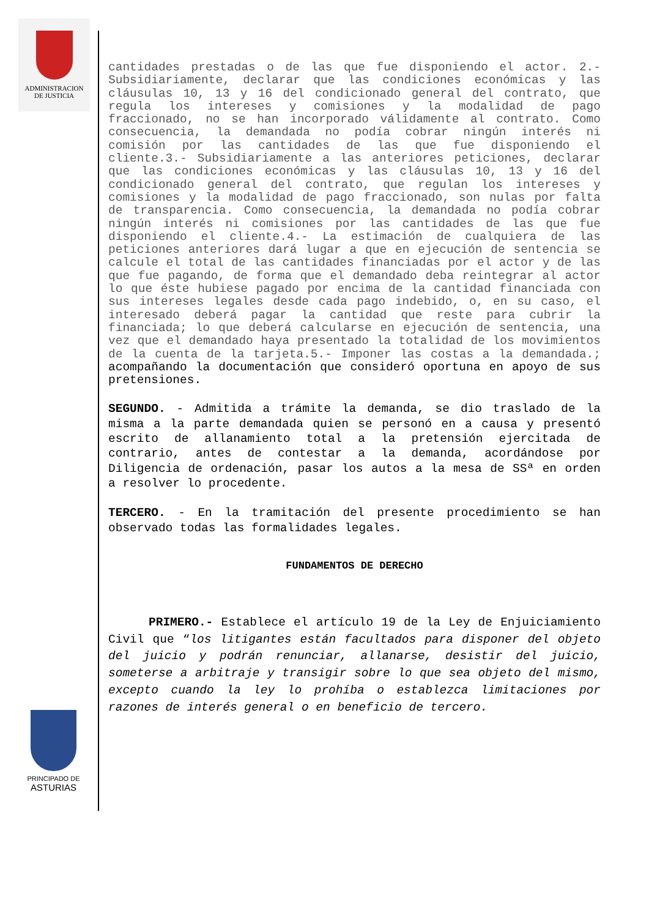ADMINISTRACION
DE JUSTICIA
cantidades prestadas o de las que fue disponiendo el actor. 2.- Subsidiariamente, declarar que las condiciones económicas y las cláusulas 10, 13 y 16 del condicionado general del contrato, que regula los intereses y comisiones y la modalidad de pago fraccionado, no se han incorporado válidamente al contrato. Como consecuencia, la demandada no podía cobrar ningún interés ni comisión por las cantidades de las que fue disponiendo el cliente.3.- Subsidiariamente a las anteriores peticiones, declarar que las condiciones económicas y las cláusulas 10, 13 y 16 del condicionado general del contrato, que regulan los intereses y comisiones y la modalidad de pago fraccionado, son nulas por falta de transparencia. Como consecuencia, la demandada no podía cobrar ningún interés ni comisiones por las cantidades de las que fue disponiendo el cliente.4.- La estimación de cualquiera de las peticiones anteriores dará lugar a que en ejecución de sentencia se calcule el total de las cantidades financiadas por el actor y de las que fue pagando, de forma que el demandado deba reintegrar al actor lo que éste hubiese pagado por encima de la cantidad financiada con sus intereses legales desde cada pago indebido, o, en su caso, el interesado deberá pagar la cantidad que reste para cubrir la financiada; lo que deberá calcularse en ejecución de sentencia, una vez que el demandado haya presentado la totalidad de los movimientos de la cuenta de la tarjeta.5.- Imponer las costas a la demandada.; acompañando la documentación que consideró oportuna en apoyo de sus pretensiones.
SEGUNDO. - Admitida a trámite la demanda, se dio traslado de la misma a la parte demandada quien se personó en a causa y presentó escrito de allanamiento total a la pretensión ejercitada de contrario, antes de contestar a la demanda, acordándose por Diligencia de ordenación, pasar los autos a la mesa de SSª en orden a resolver lo procedente.
TERCERO. - En la tramitación del presente procedimiento se han observado todas las formalidades legales.
FUNDAMENTOS DE DERECHO
PRIMERO.- Establece el artículo 19 de la Ley de Enjuiciamiento Civil que “los litigantes están facultados para disponer del objeto del juicio y podrán renunciar, allanarse, desistir del juicio, someterse a arbitraje y transigir sobre lo que sea objeto del mismo, excepto cuando la ley lo prohíba o establezca limitaciones por razones de interés general o en beneficio de tercero.
PRINCIPADO DE
ASTURIAS